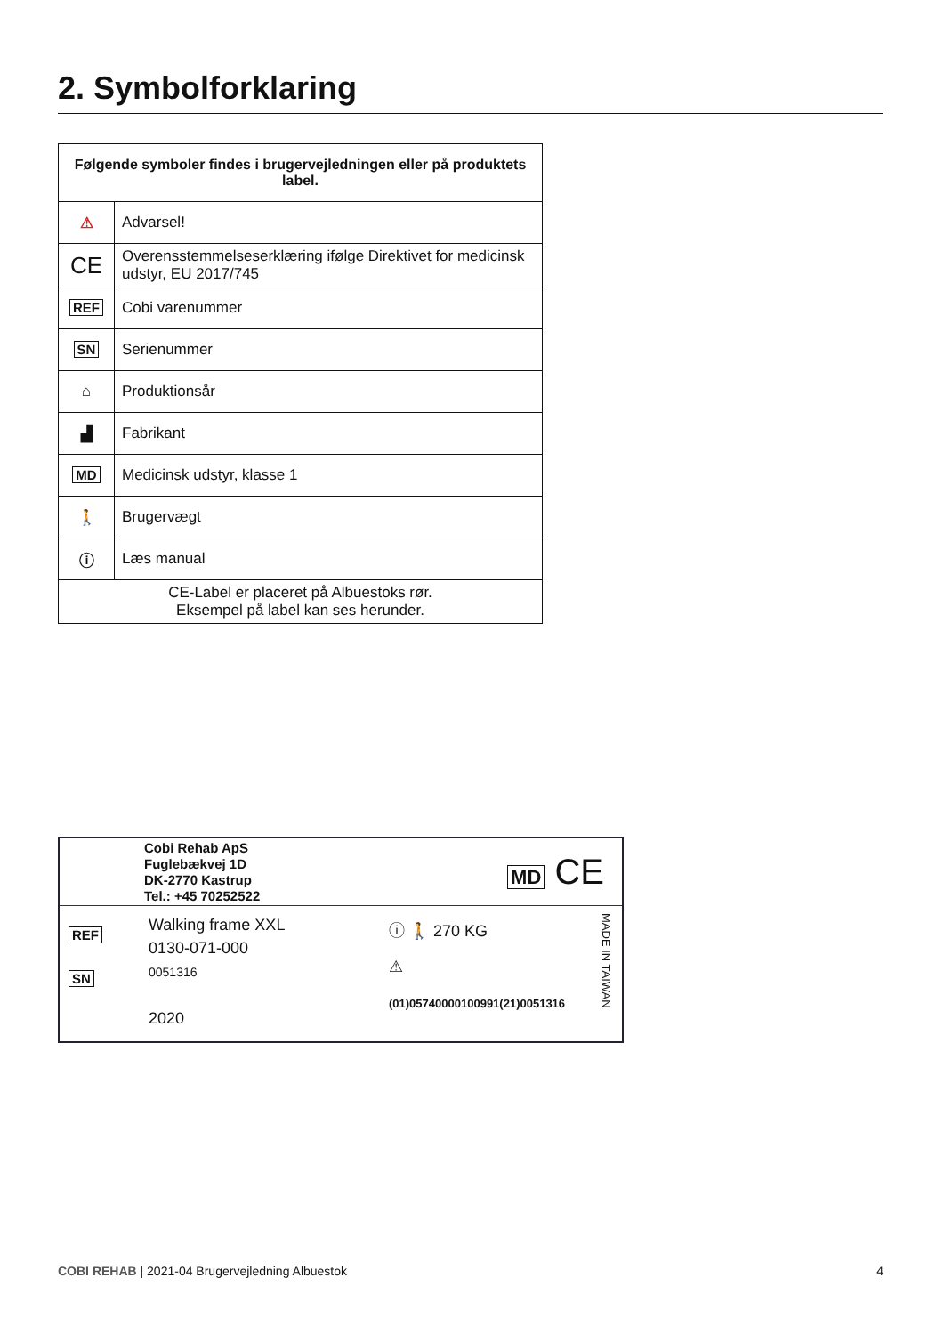2. Symbolforklaring
| Følgende symboler findes i brugervejledningen eller på produktets label. | |
| --- | --- |
| ⚠ | Advarsel! |
| CE | Overensstemmelseserklæring ifølge Direktivet for medicinsk udstyr, EU 2017/745 |
| REF | Cobi varenummer |
| SN | Serienummer |
| ⌂ | Produktionsår |
| ▟ | Fabrikant |
| MD | Medicinsk udstyr, klasse 1 |
| 🚶 | Brugervægt |
| ⓘ | Læs manual |
| CE-Label er placeret på Albuestoks rør. Eksempel på label kan ses herunder. | |
Cobi Rehab ApS
Fuglebækvej 1D
DK-2770 Kastrup
Tel.: +45 70252522
MD CE
REF
SN
Walking frame XXL
0130-071-000
0051316
2020
ⓘ 🚶 270 KG
⚠
(01)05740000100991(21)0051316
MADE IN TAIWAN
COBI REHAB | 2021-04 Brugervejledning Albuestok 4